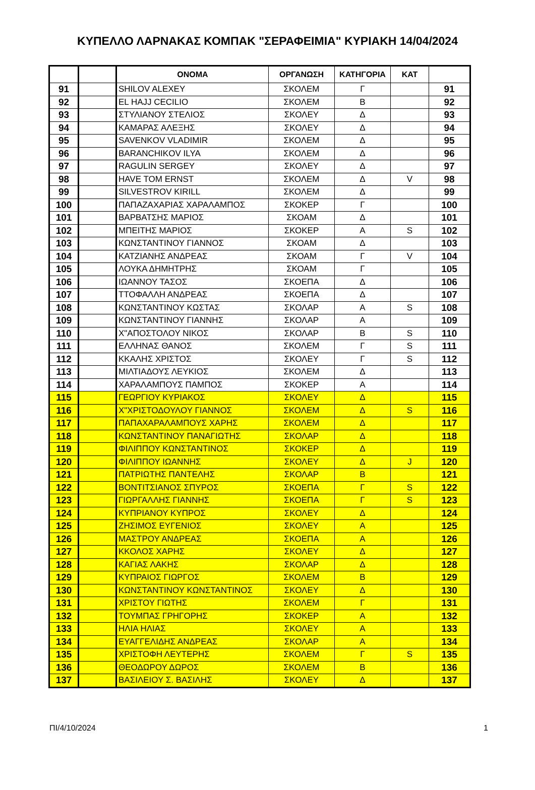ΚΥΠΕΛΛΟ ΛΑΡΝΑΚΑΣ ΚΟΜΠΑΚ "ΣΕΡΑΦΕΙΜΙΑ" ΚΥΡΙΑΚΗ 14/04/2024
| | | ΟΝΟΜΑ | ΟΡΓΑΝΩΣΗ | ΚΑΤΗΓΟΡΙΑ | ΚΑΤ | |
| --- | --- | --- | --- | --- | --- | --- |
| 91 | | SHILOV ALEXEY | ΣΚΟΛΕΜ | Γ | | 91 |
| 92 | | EL HAJJ CECILIO | ΣΚΟΛΕΜ | Β | | 92 |
| 93 | | ΣΤΥΛΙΑΝΟΥ ΣΤΕΛΙΟΣ | ΣΚΟΛΕΥ | Δ | | 93 |
| 94 | | ΚΑΜΑΡΑΣ ΑΛΕΞΗΣ | ΣΚΟΛΕΥ | Δ | | 94 |
| 95 | | SAVENKOV VLADIMIR | ΣΚΟΛΕΜ | Δ | | 95 |
| 96 | | BARANCHIKOV ILYA | ΣΚΟΛΕΜ | Δ | | 96 |
| 97 | | RAGULIN SERGEY | ΣΚΟΛΕΥ | Δ | | 97 |
| 98 | | HAVE TOM ERNST | ΣΚΟΛΕΜ | Δ | V | 98 |
| 99 | | SILVESTROV KIRILL | ΣΚΟΛΕΜ | Δ | | 99 |
| 100 | | ΠΑΠΑΖΑΧΑΡΙΑΣ ΧΑΡΑΛΑΜΠΟΣ | ΣΚΟΚΕΡ | Γ | | 100 |
| 101 | | ΒΑΡΒΑΤΣΗΣ ΜΑΡΙΟΣ | ΣΚΟΑΜ | Δ | | 101 |
| 102 | | ΜΠΕΙΤΗΣ ΜΑΡΙΟΣ | ΣΚΟΚΕΡ | Α | S | 102 |
| 103 | | ΚΩΝΣΤΑΝΤΙΝΟΥ ΓΙΑΝΝΟΣ | ΣΚΟΑΜ | Δ | | 103 |
| 104 | | ΚΑΤΖΙΑΝΗΣ ΑΝΔΡΕΑΣ | ΣΚΟΑΜ | Γ | V | 104 |
| 105 | | ΛΟΥΚΑ ΔΗΜΗΤΡΗΣ | ΣΚΟΑΜ | Γ | | 105 |
| 106 | | ΙΩΑΝΝΟΥ ΤΑΣΟΣ | ΣΚΟΕΠΑ | Δ | | 106 |
| 107 | | ΤΤΟΦΑΛΛΗ ΑΝΔΡΕΑΣ | ΣΚΟΕΠΑ | Δ | | 107 |
| 108 | | ΚΩΝΣΤΑΝΤΙΝΟΥ ΚΩΣΤΑΣ | ΣΚΟΛΑΡ | Α | S | 108 |
| 109 | | ΚΩΝΣΤΑΝΤΙΝΟΥ ΓΙΑΝΝΗΣ | ΣΚΟΛΑΡ | Α | | 109 |
| 110 | | Χ"ΑΠΟΣΤΟΛΟΥ ΝΙΚΟΣ | ΣΚΟΛΑΡ | Β | S | 110 |
| 111 | | ΕΛΛΗΝΑΣ ΘΑΝΟΣ | ΣΚΟΛΕΜ | Γ | S | 111 |
| 112 | | ΚΚΑΛΗΣ ΧΡΙΣΤΟΣ | ΣΚΟΛΕΥ | Γ | S | 112 |
| 113 | | ΜΙΛΤΙΑΔΟΥΣ ΛΕΥΚΙΟΣ | ΣΚΟΛΕΜ | Δ | | 113 |
| 114 | | ΧΑΡΑΛΑΜΠΟΥΣ ΠΑΜΠΟΣ | ΣΚΟΚΕΡ | Α | | 114 |
| 115 | | ΓΕΩΡΓΙΟΥ ΚΥΡΙΑΚΟΣ | ΣΚΟΛΕΥ | Δ | | 115 |
| 116 | | Χ"ΧΡΙΣΤΟΔΟΥΛΟΥ ΓΙΑΝΝΟΣ | ΣΚΟΛΕΜ | Δ | S | 116 |
| 117 | | ΠΑΠΑΧΑΡΑΛΑΜΠΟΥΣ ΧΑΡΗΣ | ΣΚΟΛΕΜ | Δ | | 117 |
| 118 | | ΚΩΝΣΤΑΝΤΙΝΟΥ ΠΑΝΑΓΙΩΤΗΣ | ΣΚΟΛΑΡ | Δ | | 118 |
| 119 | | ΦΙΛΙΠΠΟΥ ΚΩΝΣΤΑΝΤΙΝΟΣ | ΣΚΟΚΕΡ | Δ | | 119 |
| 120 | | ΦΙΛΙΠΠΟΥ ΙΩΑΝΝΗΣ | ΣΚΟΛΕΥ | Δ | J | 120 |
| 121 | | ΠΑΤΡΙΩΤΗΣ ΠΑΝΤΕΛΗΣ | ΣΚΟΛΑΡ | Β | | 121 |
| 122 | | ΒΟΝΤΙΤΣΙΑΝΟΣ ΣΠΥΡΟΣ | ΣΚΟΕΠΑ | Γ | S | 122 |
| 123 | | ΓΙΩΡΓΑΛΛΗΣ ΓΙΑΝΝΗΣ | ΣΚΟΕΠΑ | Γ | S | 123 |
| 124 | | ΚΥΠΡΙΑΝΟΥ ΚΥΠΡΟΣ | ΣΚΟΛΕΥ | Δ | | 124 |
| 125 | | ΖΗΣΙΜΟΣ ΕΥΓΕΝΙΟΣ | ΣΚΟΛΕΥ | Α | | 125 |
| 126 | | ΜΑΣΤΡΟΥ ΑΝΔΡΕΑΣ | ΣΚΟΕΠΑ | Α | | 126 |
| 127 | | ΚΚΟΛΟΣ ΧΑΡΗΣ | ΣΚΟΛΕΥ | Δ | | 127 |
| 128 | | ΚΑΓΙΑΣ ΛΑΚΗΣ | ΣΚΟΛΑΡ | Δ | | 128 |
| 129 | | ΚΥΠΡΑΙΟΣ ΓΙΩΡΓΟΣ | ΣΚΟΛΕΜ | Β | | 129 |
| 130 | | ΚΩΝΣΤΑΝΤΙΝΟΥ ΚΩΝΣΤΑΝΤΙΝΟΣ | ΣΚΟΛΕΥ | Δ | | 130 |
| 131 | | ΧΡΙΣΤΟΥ ΓΙΩΤΗΣ | ΣΚΟΛΕΜ | Γ | | 131 |
| 132 | | ΤΟΥΜΠΑΣ ΓΡΗΓΟΡΗΣ | ΣΚΟΚΕΡ | Α | | 132 |
| 133 | | ΗΛΙΑ ΗΛΙΑΣ | ΣΚΟΛΕΥ | Α | | 133 |
| 134 | | ΕΥΑΓΓΕΛΙΔΗΣ ΑΝΔΡΕΑΣ | ΣΚΟΛΑΡ | Α | | 134 |
| 135 | | ΧΡΙΣΤΟΦΗ ΛΕΥΤΕΡΗΣ | ΣΚΟΛΕΜ | Γ | S | 135 |
| 136 | | ΘΕΟΔΩΡΟΥ ΔΩΡΟΣ | ΣΚΟΛΕΜ | Β | | 136 |
| 137 | | ΒΑΣΙΛΕΙΟΥ Σ. ΒΑΣΙΛΗΣ | ΣΚΟΛΕΥ | Δ | | 137 |
ΠΙ/4/10/2024 1